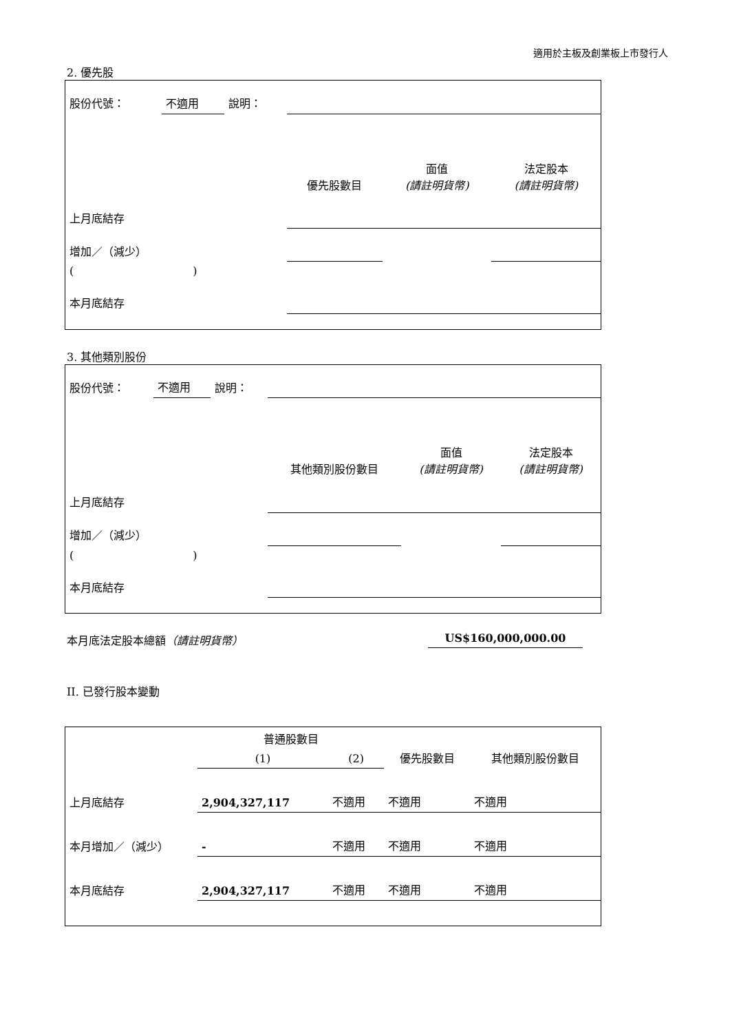適用於主板及創業板上市發行人
2. 優先股
| 股份代號： | 不適用 | 說明： | | | |
| | | | 優先股數目 | 面值 (請註明貨幣) | 法定股本 (請註明貨幣) |
| 上月底結存 | | | | | |
| 增加／（減少） | | | | | |
| ( ) | | | | | |
| 本月底結存 | | | | | |
3. 其他類別股份
| 股份代號： | 不適用 | 說明： | | | |
| | | | 其他類別股份數目 | 面值 (請註明貨幣) | 法定股本 (請註明貨幣) |
| 上月底結存 | | | | | |
| 增加／（減少） | | | | | |
| ( ) | | | | | |
| 本月底結存 | | | | | |
本月底法定股本總額（請註明貨幣） US$160,000,000.00
II. 已發行股本變動
| | 普通股數目 | | 優先股數目 | 其他類別股份數目 |
| | (1) | (2) | | |
| 上月底結存 | 2,904,327,117 | 不適用 | 不適用 | 不適用 |
| 本月增加／（減少） | - | 不適用 | 不適用 | 不適用 |
| 本月底結存 | 2,904,327,117 | 不適用 | 不適用 | 不適用 |